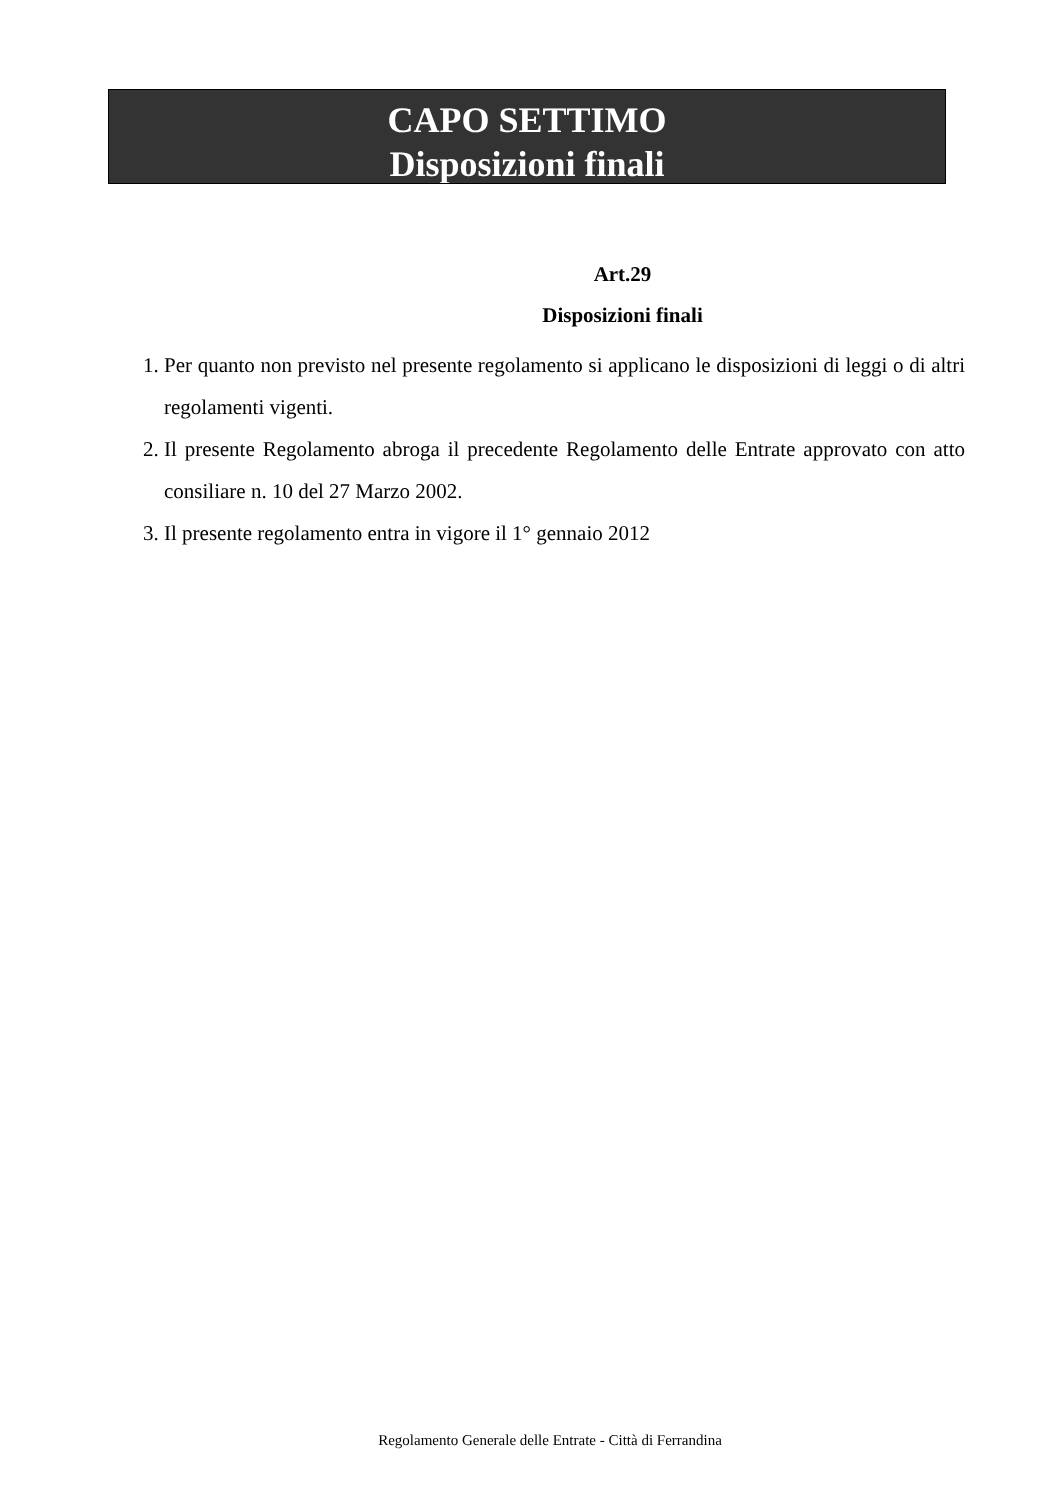CAPO SETTIMO
Disposizioni finali
Art.29
Disposizioni finali
1. Per quanto non previsto nel presente regolamento si applicano le disposizioni di leggi o di altri regolamenti vigenti.
2. Il presente Regolamento abroga il precedente Regolamento delle Entrate approvato con atto consiliare n. 10 del 27 Marzo 2002.
3. Il presente regolamento entra in vigore il 1° gennaio 2012
Regolamento Generale delle Entrate - Città di Ferrandina